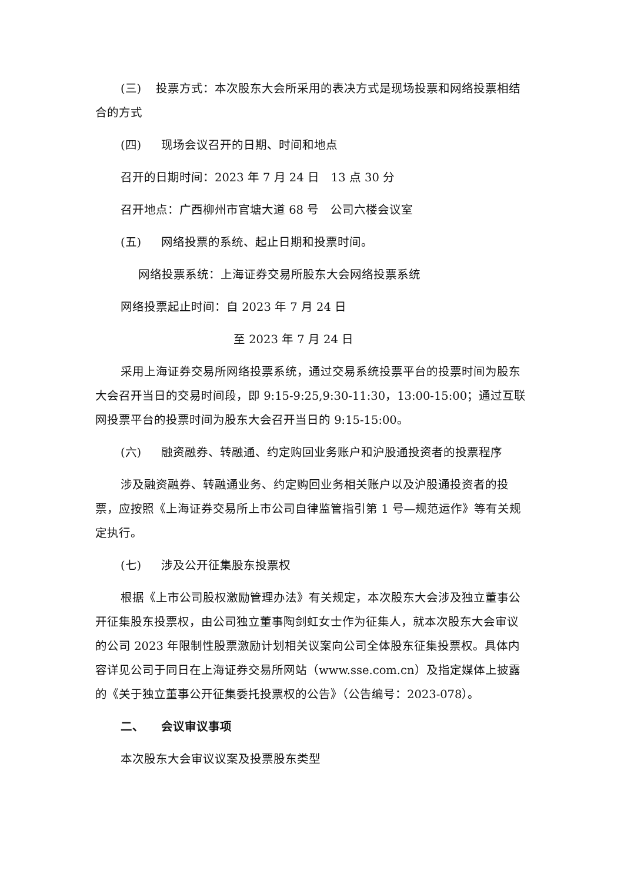(三) 投票方式：本次股东大会所采用的表决方式是现场投票和网络投票相结合的方式
(四) 现场会议召开的日期、时间和地点
召开的日期时间：2023 年 7 月 24 日　13 点 30 分
召开地点：广西柳州市官塘大道 68 号　公司六楼会议室
(五) 网络投票的系统、起止日期和投票时间。
网络投票系统：上海证券交易所股东大会网络投票系统
网络投票起止时间：自 2023 年 7 月 24 日
至 2023 年 7 月 24 日
采用上海证券交易所网络投票系统，通过交易系统投票平台的投票时间为股东大会召开当日的交易时间段，即 9:15-9:25,9:30-11:30，13:00-15:00；通过互联网投票平台的投票时间为股东大会召开当日的 9:15-15:00。
(六) 融资融券、转融通、约定购回业务账户和沪股通投资者的投票程序
涉及融资融券、转融通业务、约定购回业务相关账户以及沪股通投资者的投票，应按照《上海证券交易所上市公司自律监管指引第 1 号—规范运作》等有关规定执行。
(七) 涉及公开征集股东投票权
根据《上市公司股权激励管理办法》有关规定，本次股东大会涉及独立董事公开征集股东投票权，由公司独立董事陶剑虹女士作为征集人，就本次股东大会审议的公司 2023 年限制性股票激励计划相关议案向公司全体股东征集投票权。具体内容详见公司于同日在上海证券交易所网站（www.sse.com.cn）及指定媒体上披露的《关于独立董事公开征集委托投票权的公告》（公告编号：2023-078）。
二、 会议审议事项
本次股东大会审议议案及投票股东类型